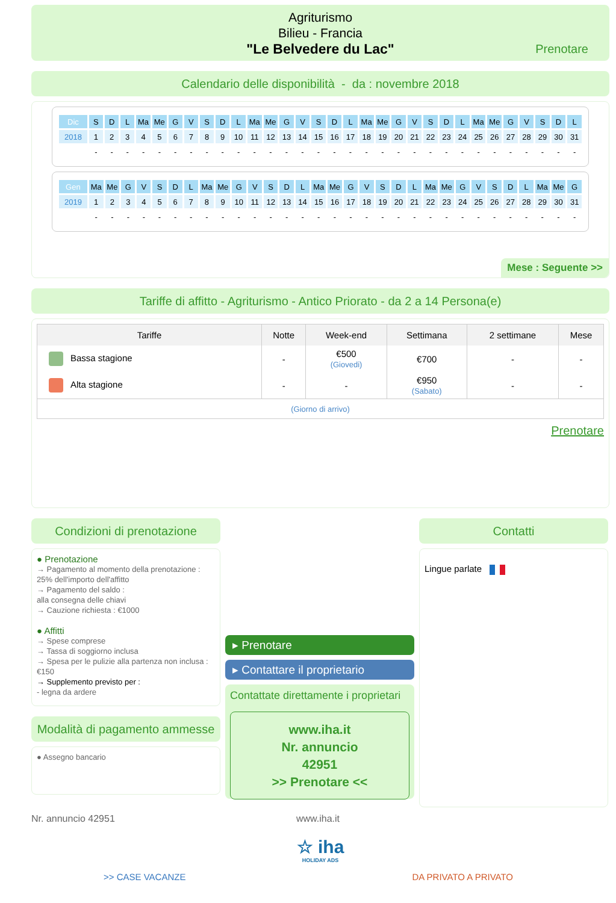Agriturismo
Bilieu - Francia
"Le Belvedere du Lac"
Prenotare
Calendario delle disponibilità - da : novembre 2018
| Dic | S | D | L | Ma | Me | G | V | S | D | L | Ma | Me | G | V | S | D | L | Ma | Me | G | V | S | D | L | Ma | Me | G | V | S | D | L |
| 2018 | 1 | 2 | 3 | 4 | 5 | 6 | 7 | 8 | 9 | 10 | 11 | 12 | 13 | 14 | 15 | 16 | 17 | 18 | 19 | 20 | 21 | 22 | 23 | 24 | 25 | 26 | 27 | 28 | 29 | 30 | 31 |
| | - | - | - | - | - | - | - | - | - | - | - | - | - | - | - | - | - | - | - | - | - | - | - | - | - | - | - | - | - | - | - |
| Gen | Ma | Me | G | V | S | D | L | Ma | Me | G | V | S | D | L | Ma | Me | G | V | S | D | L | Ma | Me | G | V | S | D | L | Ma | Me | G |
| 2019 | 1 | 2 | 3 | 4 | 5 | 6 | 7 | 8 | 9 | 10 | 11 | 12 | 13 | 14 | 15 | 16 | 17 | 18 | 19 | 20 | 21 | 22 | 23 | 24 | 25 | 26 | 27 | 28 | 29 | 30 | 31 |
| | - | - | - | - | - | - | - | - | - | - | - | - | - | - | - | - | - | - | - | - | - | - | - | - | - | - | - | - | - | - | - |
Mese : Seguente >>
Tariffe di affitto - Agriturismo - Antico Priorato - da 2 a 14 Persona(e)
| Tariffe | Notte | Week-end | Settimana | 2 settimane | Mese |
| --- | --- | --- | --- | --- | --- |
| Bassa stagione | - | €500 (Giovedi) | €700 | - | - |
| Alta stagione | - | - | €950 (Sabato) | - | - |
| (Giorno di arrivo) | | | | | |
Prenotare
Condizioni di prenotazione
● Prenotazione
→ Pagamento al momento della prenotazione :
25% dell'importo dell'affitto
→ Pagamento del saldo :
alla consegna delle chiavi
→ Cauzione richiesta : €1000
● Affitti
→ Spese comprese
→ Tassa di soggiorno inclusa
→ Spesa per le pulizie alla partenza non inclusa : €150
→ Supplemento previsto per :
- legna da ardere
Modalità di pagamento ammesse
● Assegno bancario
▸ Prenotare
▸ Contattare il proprietario
Contattate direttamente i proprietari
www.iha.it
Nr. annuncio
42951
>> Prenotare <<
Contatti
Lingue parlate
Nr. annuncio 42951 www.iha.it
☆ iha
HOLIDAY ADS
>> CASE VACANZE DA PRIVATO A PRIVATO